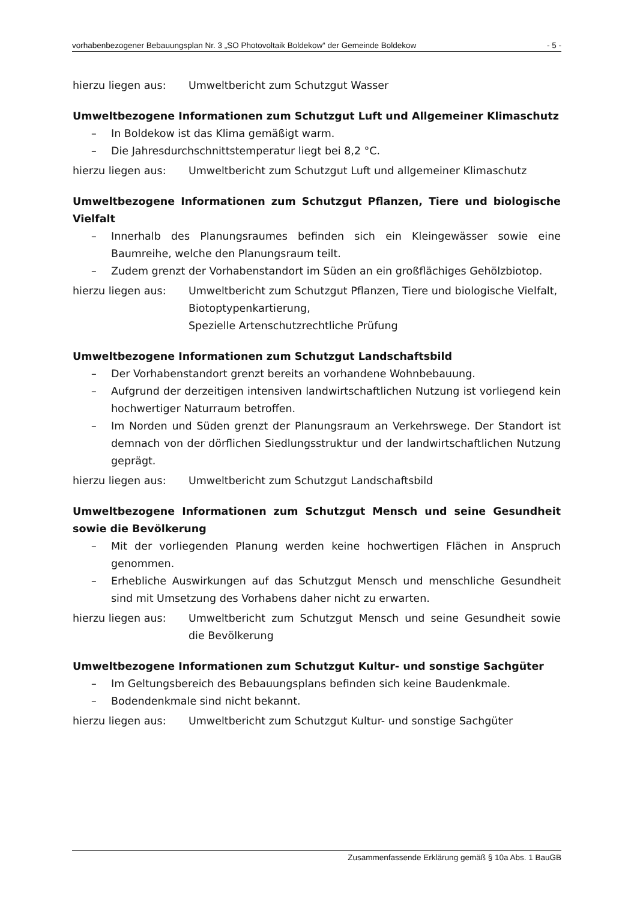vorhabenbezogener Bebauungsplan Nr. 3 „SO Photovoltaik Boldekow“ der Gemeinde Boldekow - 5 -
hierzu liegen aus: Umweltbericht zum Schutzgut Wasser
Umweltbezogene Informationen zum Schutzgut Luft und Allgemeiner Klimaschutz
– In Boldekow ist das Klima gemäßigt warm.
– Die Jahresdurchschnittstemperatur liegt bei 8,2 °C.
hierzu liegen aus: Umweltbericht zum Schutzgut Luft und allgemeiner Klimaschutz
Umweltbezogene Informationen zum Schutzgut Pflanzen, Tiere und biologische Vielfalt
– Innerhalb des Planungsraumes befinden sich ein Kleingewässer sowie eine Baumreihe, welche den Planungsraum teilt.
– Zudem grenzt der Vorhabenstandort im Süden an ein großflächiges Gehölzbiotop.
hierzu liegen aus: Umweltbericht zum Schutzgut Pflanzen, Tiere und biologische Vielfalt,
Biotoptypenkartierung,
Spezielle Artenschutzrechtliche Prüfung
Umweltbezogene Informationen zum Schutzgut Landschaftsbild
– Der Vorhabenstandort grenzt bereits an vorhandene Wohnbebauung.
– Aufgrund der derzeitigen intensiven landwirtschaftlichen Nutzung ist vorliegend kein hochwertiger Naturraum betroffen.
– Im Norden und Süden grenzt der Planungsraum an Verkehrswege. Der Standort ist demnach von der dörflichen Siedlungsstruktur und der landwirtschaftlichen Nutzung geprägt.
hierzu liegen aus: Umweltbericht zum Schutzgut Landschaftsbild
Umweltbezogene Informationen zum Schutzgut Mensch und seine Gesundheit sowie die Bevölkerung
– Mit der vorliegenden Planung werden keine hochwertigen Flächen in Anspruch genommen.
– Erhebliche Auswirkungen auf das Schutzgut Mensch und menschliche Gesundheit sind mit Umsetzung des Vorhabens daher nicht zu erwarten.
hierzu liegen aus: Umweltbericht zum Schutzgut Mensch und seine Gesundheit sowie die Bevölkerung
Umweltbezogene Informationen zum Schutzgut Kultur- und sonstige Sachgüter
– Im Geltungsbereich des Bebauungsplans befinden sich keine Baudenkmale.
– Bodendenkmale sind nicht bekannt.
hierzu liegen aus: Umweltbericht zum Schutzgut Kultur- und sonstige Sachgüter
Zusammenfassende Erklärung gemäß § 10a Abs. 1 BauGB